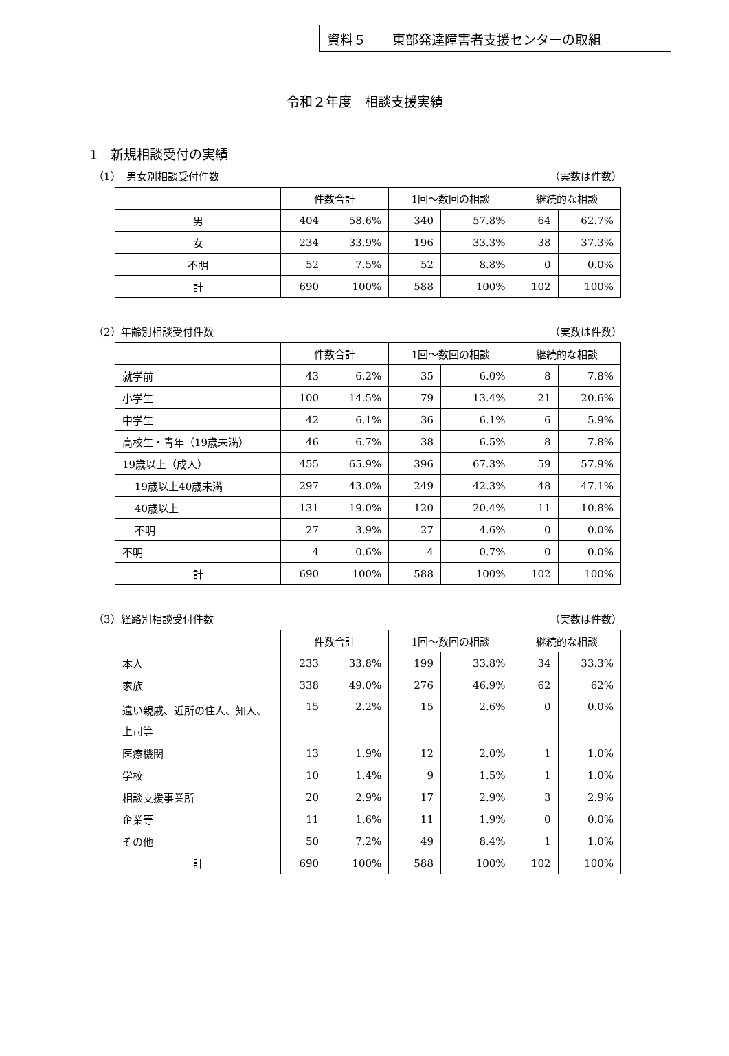資料５　　東部発達障害者支援センターの取組
令和２年度　相談支援実績
1　新規相談受付の実績
（1）　男女別相談受付件数 （実数は件数）
| | 件数合計 | | 1回～数回の相談 | | 継続的な相談 | |
| --- | --- | --- | --- | --- | --- | --- |
| 男 | 404 | 58.6% | 340 | 57.8% | 64 | 62.7% |
| 女 | 234 | 33.9% | 196 | 33.3% | 38 | 37.3% |
| 不明 | 52 | 7.5% | 52 | 8.8% | 0 | 0.0% |
| 計 | 690 | 100% | 588 | 100% | 102 | 100% |
（2）年齢別相談受付件数 （実数は件数）
| | 件数合計 | | 1回～数回の相談 | | 継続的な相談 | |
| --- | --- | --- | --- | --- | --- | --- |
| 就学前 | 43 | 6.2% | 35 | 6.0% | 8 | 7.8% |
| 小学生 | 100 | 14.5% | 79 | 13.4% | 21 | 20.6% |
| 中学生 | 42 | 6.1% | 36 | 6.1% | 6 | 5.9% |
| 高校生・青年（19歳未満） | 46 | 6.7% | 38 | 6.5% | 8 | 7.8% |
| 19歳以上（成人） | 455 | 65.9% | 396 | 67.3% | 59 | 57.9% |
| 19歳以上40歳未満 | 297 | 43.0% | 249 | 42.3% | 48 | 47.1% |
| 40歳以上 | 131 | 19.0% | 120 | 20.4% | 11 | 10.8% |
| 不明 | 27 | 3.9% | 27 | 4.6% | 0 | 0.0% |
| 不明 | 4 | 0.6% | 4 | 0.7% | 0 | 0.0% |
| 計 | 690 | 100% | 588 | 100% | 102 | 100% |
（3）経路別相談受付件数 （実数は件数）
| | 件数合計 | | 1回～数回の相談 | | 継続的な相談 | |
| --- | --- | --- | --- | --- | --- | --- |
| 本人 | 233 | 33.8% | 199 | 33.8% | 34 | 33.3% |
| 家族 | 338 | 49.0% | 276 | 46.9% | 62 | 62% |
| 遠い親戚、近所の住人、知人、上司等 | 15 | 2.2% | 15 | 2.6% | 0 | 0.0% |
| 医療機関 | 13 | 1.9% | 12 | 2.0% | 1 | 1.0% |
| 学校 | 10 | 1.4% | 9 | 1.5% | 1 | 1.0% |
| 相談支援事業所 | 20 | 2.9% | 17 | 2.9% | 3 | 2.9% |
| 企業等 | 11 | 1.6% | 11 | 1.9% | 0 | 0.0% |
| その他 | 50 | 7.2% | 49 | 8.4% | 1 | 1.0% |
| 計 | 690 | 100% | 588 | 100% | 102 | 100% |